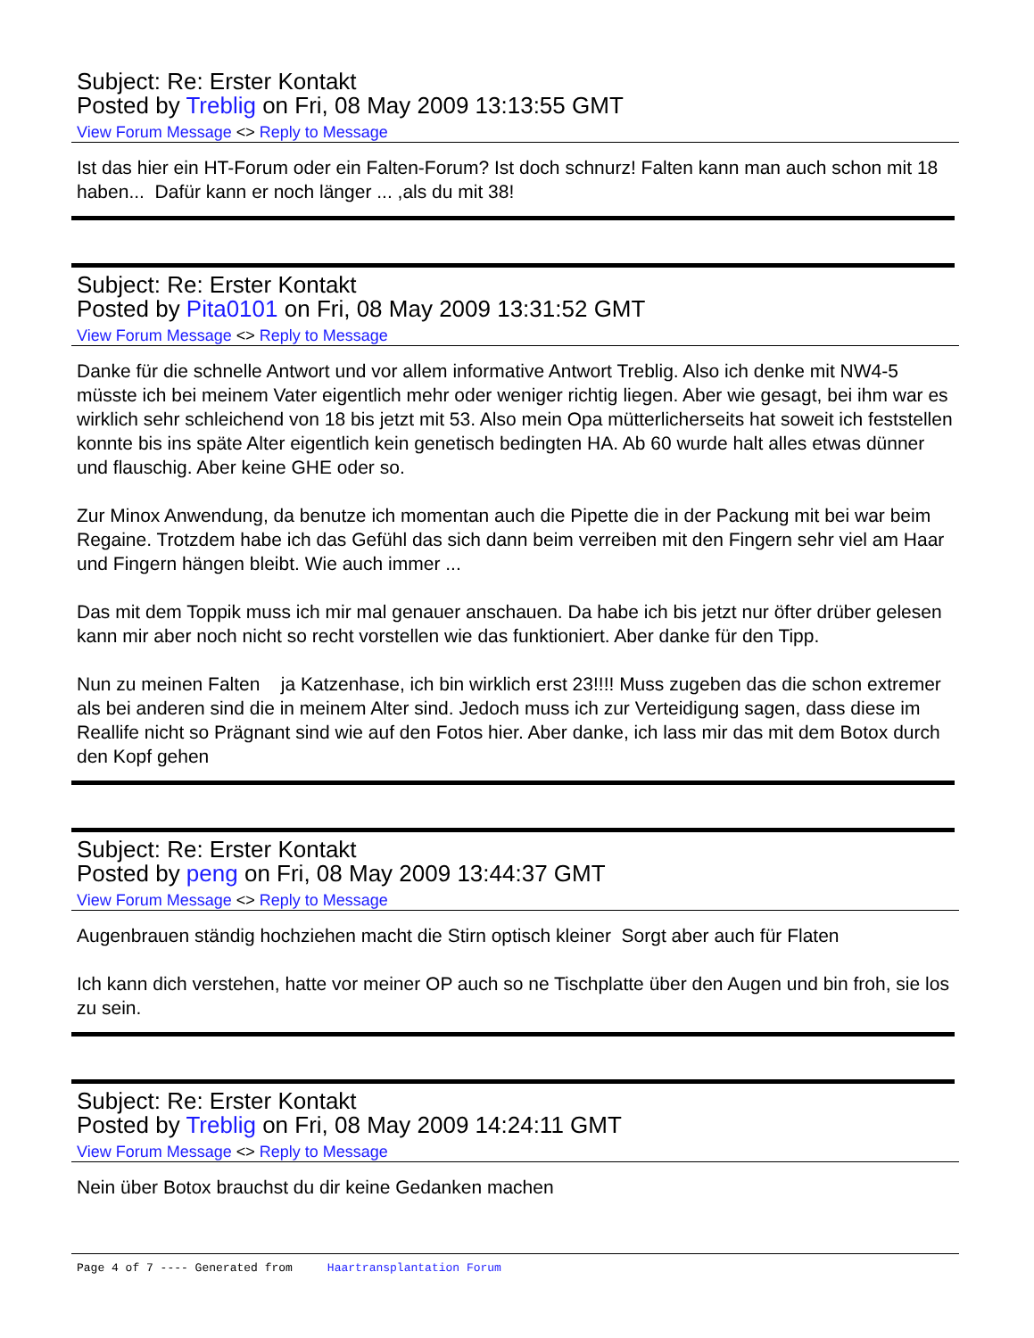Subject: Re: Erster Kontakt
Posted by Treblig on Fri, 08 May 2009 13:13:55 GMT
View Forum Message <> Reply to Message
Ist das hier ein HT-Forum oder ein Falten-Forum? Ist doch schnurz! Falten kann man auch schon mit 18 haben... Dafür kann er noch länger ... ,als du mit 38!
Subject: Re: Erster Kontakt
Posted by Pita0101 on Fri, 08 May 2009 13:31:52 GMT
View Forum Message <> Reply to Message
Danke für die schnelle Antwort und vor allem informative Antwort Treblig. Also ich denke mit NW4-5 müsste ich bei meinem Vater eigentlich mehr oder weniger richtig liegen. Aber wie gesagt, bei ihm war es wirklich sehr schleichend von 18 bis jetzt mit 53. Also mein Opa mütterlicherseits hat soweit ich feststellen konnte bis ins späte Alter eigentlich kein genetisch bedingten HA. Ab 60 wurde halt alles etwas dünner und flauschig. Aber keine GHE oder so.
Zur Minox Anwendung, da benutze ich momentan auch die Pipette die in der Packung mit bei war beim Regaine. Trotzdem habe ich das Gefühl das sich dann beim verreiben mit den Fingern sehr viel am Haar und Fingern hängen bleibt. Wie auch immer ...
Das mit dem Toppik muss ich mir mal genauer anschauen. Da habe ich bis jetzt nur öfter drüber gelesen kann mir aber noch nicht so recht vorstellen wie das funktioniert. Aber danke für den Tipp.
Nun zu meinen Falten ja Katzenhase, ich bin wirklich erst 23!!!! Muss zugeben das die schon extremer als bei anderen sind die in meinem Alter sind. Jedoch muss ich zur Verteidigung sagen, dass diese im Reallife nicht so Prägnant sind wie auf den Fotos hier. Aber danke, ich lass mir das mit dem Botox durch den Kopf gehen
Subject: Re: Erster Kontakt
Posted by peng on Fri, 08 May 2009 13:44:37 GMT
View Forum Message <> Reply to Message
Augenbrauen ständig hochziehen macht die Stirn optisch kleiner Sorgt aber auch für Flaten
Ich kann dich verstehen, hatte vor meiner OP auch so ne Tischplatte über den Augen und bin froh, sie los zu sein.
Subject: Re: Erster Kontakt
Posted by Treblig on Fri, 08 May 2009 14:24:11 GMT
View Forum Message <> Reply to Message
Nein über Botox brauchst du dir keine Gedanken machen
Page 4 of 7 ---- Generated from Haartransplantation Forum